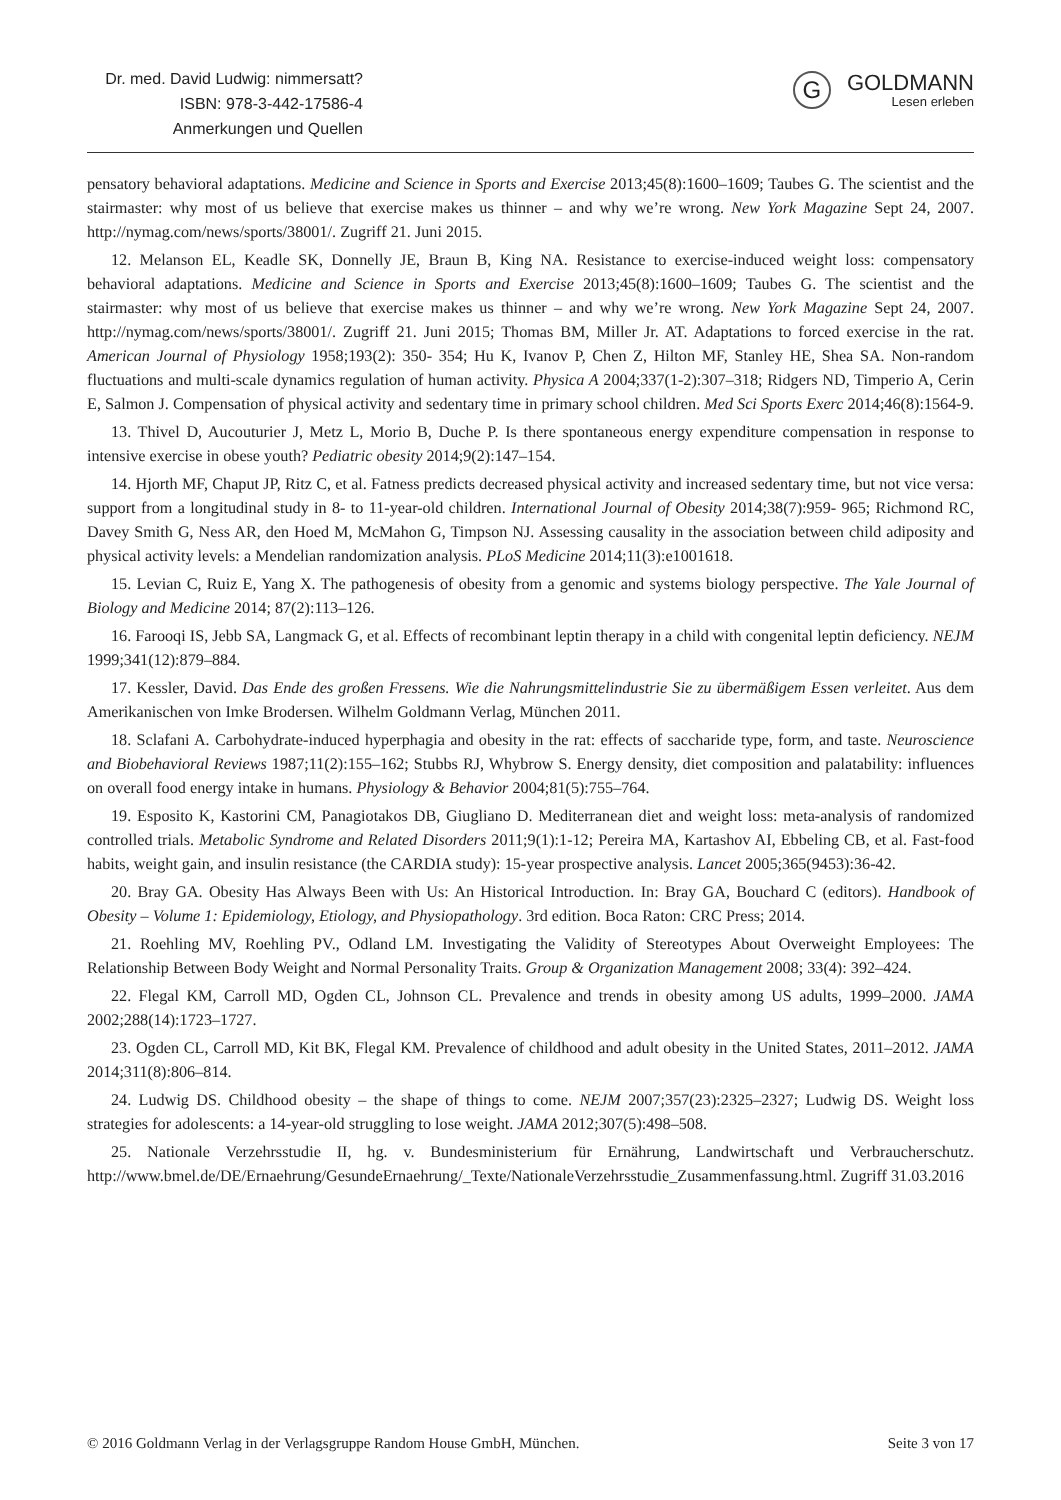Dr. med. David Ludwig: nimmersatt?
ISBN: 978-3-442-17586-4
Anmerkungen und Quellen
G
GOLDMANN
Lesen erleben
pensatory behavioral adaptations. Medicine and Science in Sports and Exercise 2013;45(8):1600–1609; Taubes G. The scientist and the stairmaster: why most of us believe that exercise makes us thinner – and why we’re wrong. New York Magazine Sept 24, 2007. http://nymag.com/news/sports/38001/. Zugriff 21. Juni 2015.
12. Melanson EL, Keadle SK, Donnelly JE, Braun B, King NA. Resistance to exercise-induced weight loss: compensatory behavioral adaptations. Medicine and Science in Sports and Exercise 2013;45(8):1600–1609; Taubes G. The scientist and the stairmaster: why most of us believe that exercise makes us thinner – and why we’re wrong. New York Magazine Sept 24, 2007. http://nymag.com/news/sports/38001/. Zugriff 21. Juni 2015; Thomas BM, Miller Jr. AT. Adaptations to forced exercise in the rat. American Journal of Physiology 1958;193(2): 350- 354; Hu K, Ivanov P, Chen Z, Hilton MF, Stanley HE, Shea SA. Non-random fluctuations and multi-scale dynamics regulation of human activity. Physica A 2004;337(1-2):307–318; Ridgers ND, Timperio A, Cerin E, Salmon J. Compensation of physical activity and sedentary time in primary school children. Med Sci Sports Exerc 2014;46(8):1564-9.
13. Thivel D, Aucouturier J, Metz L, Morio B, Duche P. Is there spontaneous energy expenditure compensation in response to intensive exercise in obese youth? Pediatric obesity 2014;9(2):147–154.
14. Hjorth MF, Chaput JP, Ritz C, et al. Fatness predicts decreased physical activity and increased sedentary time, but not vice versa: support from a longitudinal study in 8- to 11-year-old children. International Journal of Obesity 2014;38(7):959- 965; Richmond RC, Davey Smith G, Ness AR, den Hoed M, McMahon G, Timpson NJ. Assessing causality in the association between child adiposity and physical activity levels: a Mendelian randomization analysis. PLoS Medicine 2014;11(3):e1001618.
15. Levian C, Ruiz E, Yang X. The pathogenesis of obesity from a genomic and systems biology perspective. The Yale Journal of Biology and Medicine 2014; 87(2):113–126.
16. Farooqi IS, Jebb SA, Langmack G, et al. Effects of recombinant leptin therapy in a child with congenital leptin deficiency. NEJM 1999;341(12):879–884.
17. Kessler, David. Das Ende des großen Fressens. Wie die Nahrungsmittelindustrie Sie zu übermäßigem Essen verleitet. Aus dem Amerikanischen von Imke Brodersen. Wilhelm Goldmann Verlag, München 2011.
18. Sclafani A. Carbohydrate-induced hyperphagia and obesity in the rat: effects of saccharide type, form, and taste. Neuroscience and Biobehavioral Reviews 1987;11(2):155–162; Stubbs RJ, Whybrow S. Energy density, diet composition and palatability: influences on overall food energy intake in humans. Physiology & Behavior 2004;81(5):755–764.
19. Esposito K, Kastorini CM, Panagiotakos DB, Giugliano D. Mediterranean diet and weight loss: meta-analysis of randomized controlled trials. Metabolic Syndrome and Related Disorders 2011;9(1):1-12; Pereira MA, Kartashov AI, Ebbeling CB, et al. Fast-food habits, weight gain, and insulin resistance (the CARDIA study): 15-year prospective analysis. Lancet 2005;365(9453):36-42.
20. Bray GA. Obesity Has Always Been with Us: An Historical Introduction. In: Bray GA, Bouchard C (editors). Handbook of Obesity – Volume 1: Epidemiology, Etiology, and Physiopathology. 3rd edition. Boca Raton: CRC Press; 2014.
21. Roehling MV, Roehling PV., Odland LM. Investigating the Validity of Stereotypes About Overweight Employees: The Relationship Between Body Weight and Normal Personality Traits. Group & Organization Management 2008; 33(4): 392–424.
22. Flegal KM, Carroll MD, Ogden CL, Johnson CL. Prevalence and trends in obesity among US adults, 1999–2000. JAMA 2002;288(14):1723–1727.
23. Ogden CL, Carroll MD, Kit BK, Flegal KM. Prevalence of childhood and adult obesity in the United States, 2011–2012. JAMA 2014;311(8):806–814.
24. Ludwig DS. Childhood obesity – the shape of things to come. NEJM 2007;357(23):2325–2327; Ludwig DS. Weight loss strategies for adolescents: a 14-year-old struggling to lose weight. JAMA 2012;307(5):498–508.
25. Nationale Verzehrsstudie II, hg. v. Bundesministerium für Ernährung, Landwirtschaft und Verbraucherschutz. http://www.bmel.de/DE/Ernaehrung/GesundeErnaehrung/_Texte/NationaleVerzehrsstudie_Zusammenfassung.html. Zugriff 31.03.2016
© 2016 Goldmann Verlag in der Verlagsgruppe Random House GmbH, München. Seite 3 von 17